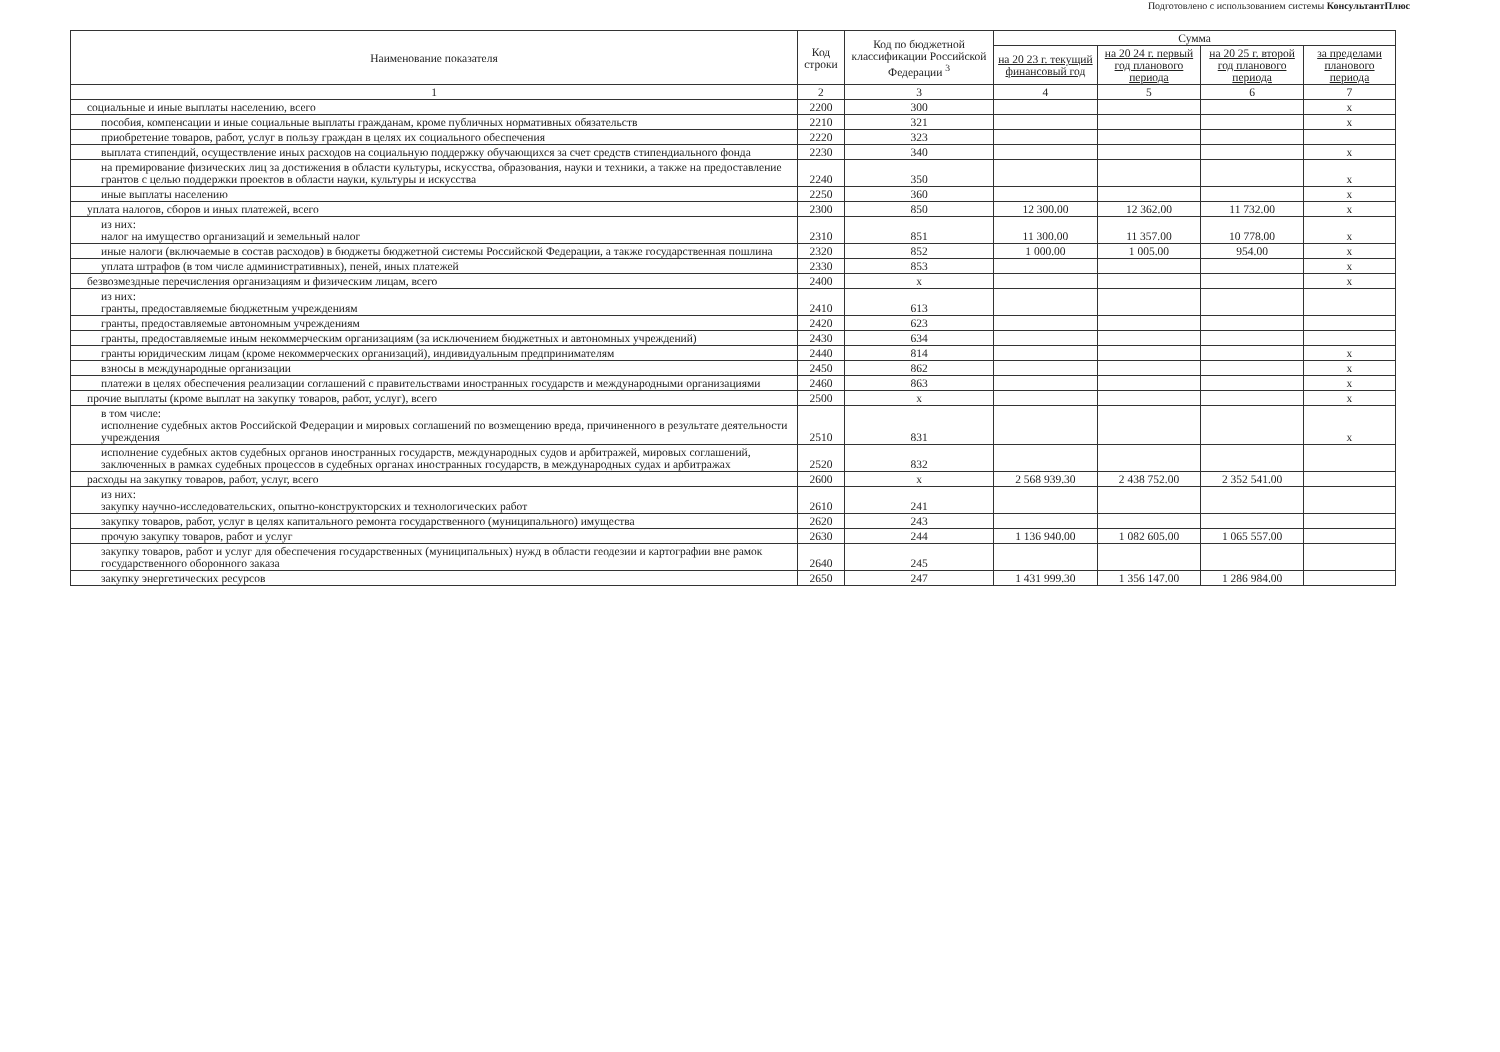Подготовлено с использованием системы КонсультантПлюс
| Наименование показателя | Код строки | Код по бюджетной классификации Российской Федерации <sup>3</sup> | Сумма | | | |
| --- | --- | --- | --- | --- | --- | --- |
| | | | на 20 23 г. текущий финансовый год | на 20 24 г. первый год планового периода | на 20 25 г. второй год планового периода | за пределами планового периода |
| 1 | 2 | 3 | 4 | 5 | 6 | 7 |
| социальные и иные выплаты населению, всего | 2200 | 300 | | | | x |
| пособия, компенсации и иные социальные выплаты гражданам, кроме публичных нормативных обязательств | 2210 | 321 | | | | x |
| приобретение товаров, работ, услуг в пользу граждан в целях их социального обеспечения | 2220 | 323 | | | | |
| выплата стипендий, осуществление иных расходов на социальную поддержку обучающихся за счет средств стипендиального фонда | 2230 | 340 | | | | x |
| на премирование физических лиц за достижения в области культуры, искусства, образования, науки и техники, а также на предоставление грантов с целью поддержки проектов в области науки, культуры и искусства | 2240 | 350 | | | | x |
| иные выплаты населению | 2250 | 360 | | | | x |
| уплата налогов, сборов и иных платежей, всего | 2300 | 850 | 12 300.00 | 12 362.00 | 11 732.00 | x |
| из них: налог на имущество организаций и земельный налог | 2310 | 851 | 11 300.00 | 11 357.00 | 10 778.00 | x |
| иные налоги (включаемые в состав расходов) в бюджеты бюджетной системы Российской Федерации, а также государственная пошлина | 2320 | 852 | 1 000.00 | 1 005.00 | 954.00 | x |
| уплата штрафов (в том числе административных), пеней, иных платежей | 2330 | 853 | | | | x |
| безвозмездные перечисления организациям и физическим лицам, всего | 2400 | x | | | | x |
| из них: гранты, предоставляемые бюджетным учреждениям | 2410 | 613 | | | | |
| гранты, предоставляемые автономным учреждениям | 2420 | 623 | | | | |
| гранты, предоставляемые иным некоммерческим организациям (за исключением бюджетных и автономных учреждений) | 2430 | 634 | | | | |
| гранты юридическим лицам (кроме некоммерческих организаций), индивидуальным предпринимателям | 2440 | 814 | | | | x |
| взносы в международные организации | 2450 | 862 | | | | x |
| платежи в целях обеспечения реализации соглашений с правительствами иностранных государств и международными организациями | 2460 | 863 | | | | x |
| прочие выплаты (кроме выплат на закупку товаров, работ, услуг), всего | 2500 | x | | | | x |
| в том числе: исполнение судебных актов Российской Федерации и мировых соглашений по возмещению вреда, причиненного в результате деятельности учреждения | 2510 | 831 | | | | x |
| исполнение судебных актов судебных органов иностранных государств, международных судов и арбитражей, мировых соглашений, заключенных в рамках судебных процессов в судебных органах иностранных государств, в международных судах и арбитражах | 2520 | 832 | | | | |
| расходы на закупку товаров, работ, услуг, всего | 2600 | x | 2 568 939.30 | 2 438 752.00 | 2 352 541.00 | |
| из них: закупку научно-исследовательских, опытно-конструкторских и технологических работ | 2610 | 241 | | | | |
| закупку товаров, работ, услуг в целях капитального ремонта государственного (муниципального) имущества | 2620 | 243 | | | | |
| прочую закупку товаров, работ и услуг | 2630 | 244 | 1 136 940.00 | 1 082 605.00 | 1 065 557.00 | |
| закупку товаров, работ и услуг для обеспечения государственных (муниципальных) нужд в области геодезии и картографии вне рамок государственного оборонного заказа | 2640 | 245 | | | | |
| закупку энергетических ресурсов | 2650 | 247 | 1 431 999.30 | 1 356 147.00 | 1 286 984.00 | |